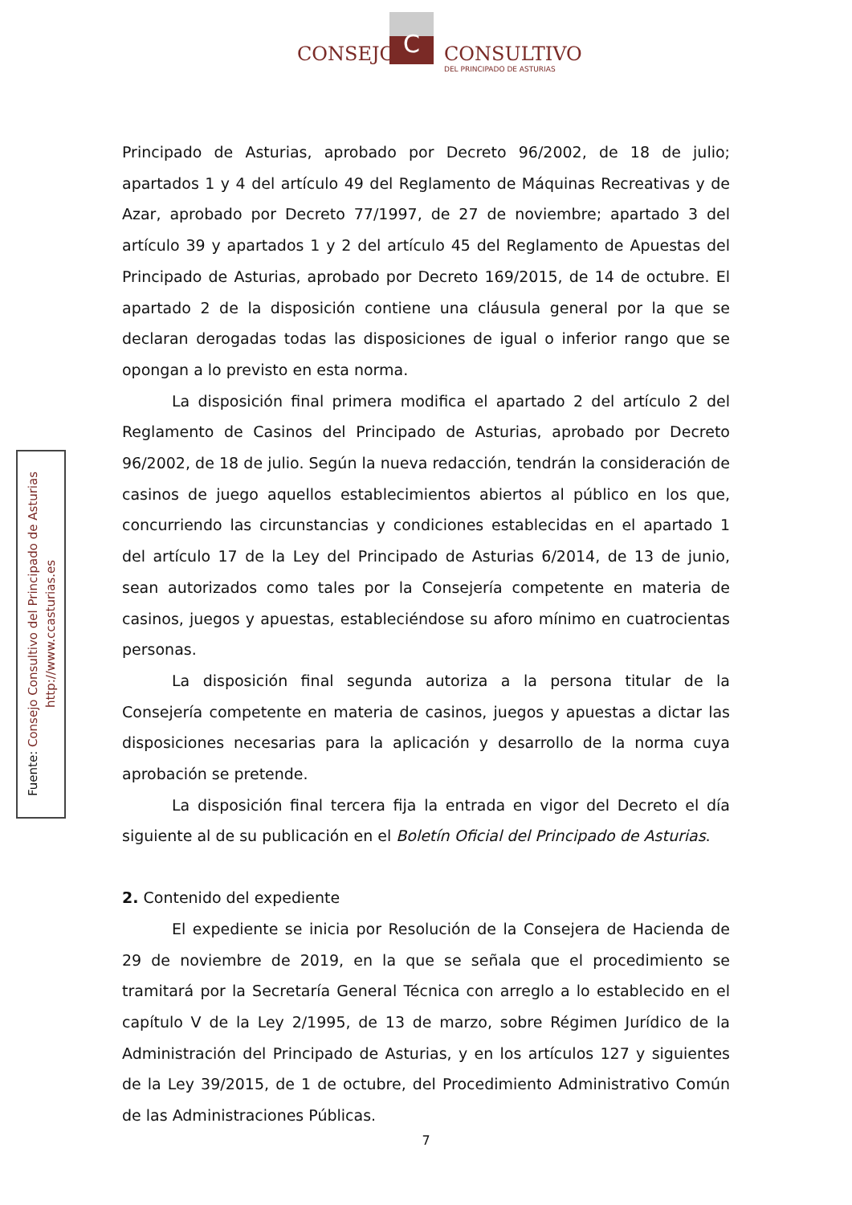CONSEJO C CONSULTIVO
DEL PRINCIPADO DE ASTURIAS
Fuente: Consejo Consultivo del Principado de Asturias
http://www.ccasturias.es
Principado de Asturias, aprobado por Decreto 96/2002, de 18 de julio; apartados 1 y 4 del artículo 49 del Reglamento de Máquinas Recreativas y de Azar, aprobado por Decreto 77/1997, de 27 de noviembre; apartado 3 del artículo 39 y apartados 1 y 2 del artículo 45 del Reglamento de Apuestas del Principado de Asturias, aprobado por Decreto 169/2015, de 14 de octubre. El apartado 2 de la disposición contiene una cláusula general por la que se declaran derogadas todas las disposiciones de igual o inferior rango que se opongan a lo previsto en esta norma.
La disposición final primera modifica el apartado 2 del artículo 2 del Reglamento de Casinos del Principado de Asturias, aprobado por Decreto 96/2002, de 18 de julio. Según la nueva redacción, tendrán la consideración de casinos de juego aquellos establecimientos abiertos al público en los que, concurriendo las circunstancias y condiciones establecidas en el apartado 1 del artículo 17 de la Ley del Principado de Asturias 6/2014, de 13 de junio, sean autorizados como tales por la Consejería competente en materia de casinos, juegos y apuestas, estableciéndose su aforo mínimo en cuatrocientas personas.
La disposición final segunda autoriza a la persona titular de la Consejería competente en materia de casinos, juegos y apuestas a dictar las disposiciones necesarias para la aplicación y desarrollo de la norma cuya aprobación se pretende.
La disposición final tercera fija la entrada en vigor del Decreto el día siguiente al de su publicación en el Boletín Oficial del Principado de Asturias.
2. Contenido del expediente
El expediente se inicia por Resolución de la Consejera de Hacienda de 29 de noviembre de 2019, en la que se señala que el procedimiento se tramitará por la Secretaría General Técnica con arreglo a lo establecido en el capítulo V de la Ley 2/1995, de 13 de marzo, sobre Régimen Jurídico de la Administración del Principado de Asturias, y en los artículos 127 y siguientes de la Ley 39/2015, de 1 de octubre, del Procedimiento Administrativo Común de las Administraciones Públicas.
7